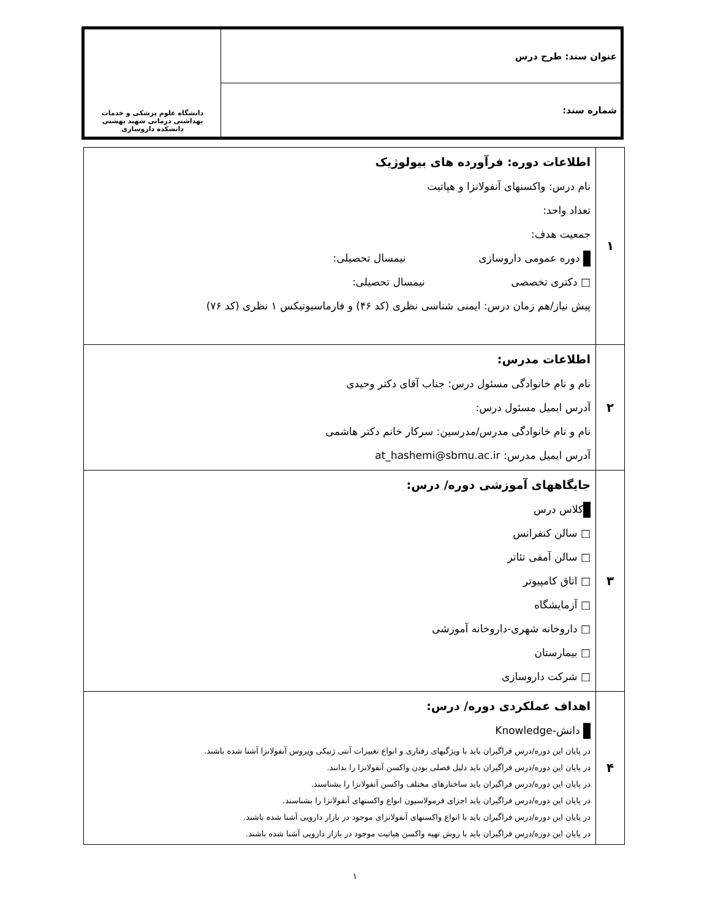| عنوان سند: طرح درس | دانشگاه علوم پزشکی و خدمات بهداشتی درمانی شهید بهشتی دانشکده داروسازی |
| شماره سند: | |
| ۱ | اطلاعات دوره: فرآورده های بیولوژیک نام درس: واکسنهای آنفولانزا و هپاتیت تعداد واحد: جمعیت هدف: دوره عمومی داروسازی نیمسال تحصیلی: □ دکتری تخصصی نیمسال تحصیلی: پیش نیاز/هم زمان درس: ایمنی شناسی نظری (کد ۴۶) و فارماسیوتیکس ۱ نظری (کد ۷۶) |
| ۲ | اطلاعات مدرس: نام و نام خانوادگی مسئول درس: جناب آقای دکتر وحیدی آدرس ایمیل مسئول درس: نام و نام خانوادگی مدرس/مدرسین: سرکار خانم دکتر هاشمی آدرس ایمیل مدرس: at_hashemi@sbmu.ac.ir |
| ۳ | جایگاههای آموزشی دوره/ درس: کلاس درس □ سالن کنفرانس □ سالن آمفی تئاتر □ اتاق کامپیوتر □ آزمایشگاه □ داروخانه شهری-داروخانه آموزشی □ بیمارستان □ شرکت داروسازی |
| ۴ | اهداف عملکردی دوره/ درس: دانش-Knowledge در پایان این دوره/درس فراگیران باید با ویژگیهای رفتاری و انواع تغییرات آنتی ژنیکی ویروس آنفولانزا آشنا شده باشند. در پایان این دوره/درس فراگیران باید دلیل فصلی بودن واکسن آنفولانزا را بدانند. در پایان این دوره/درس فراگیران باید ساختارهای مختلف واکسن آنفولانزا را بشناسند. در پایان این دوره/درس فراگیران باید اجزای فرمولاسیون انواع واکسنهای آنفولانزا را بشناسند. در پایان این دوره/درس فراگیران باید با انواع واکسنهای آنفولانزای موجود در بازار دارویی آشنا شده باشند. در پایان این دوره/درس فراگیران باید با روش تهیه واکسن هپاتیت موجود در بازار دارویی آشنا شده باشند. |
۱